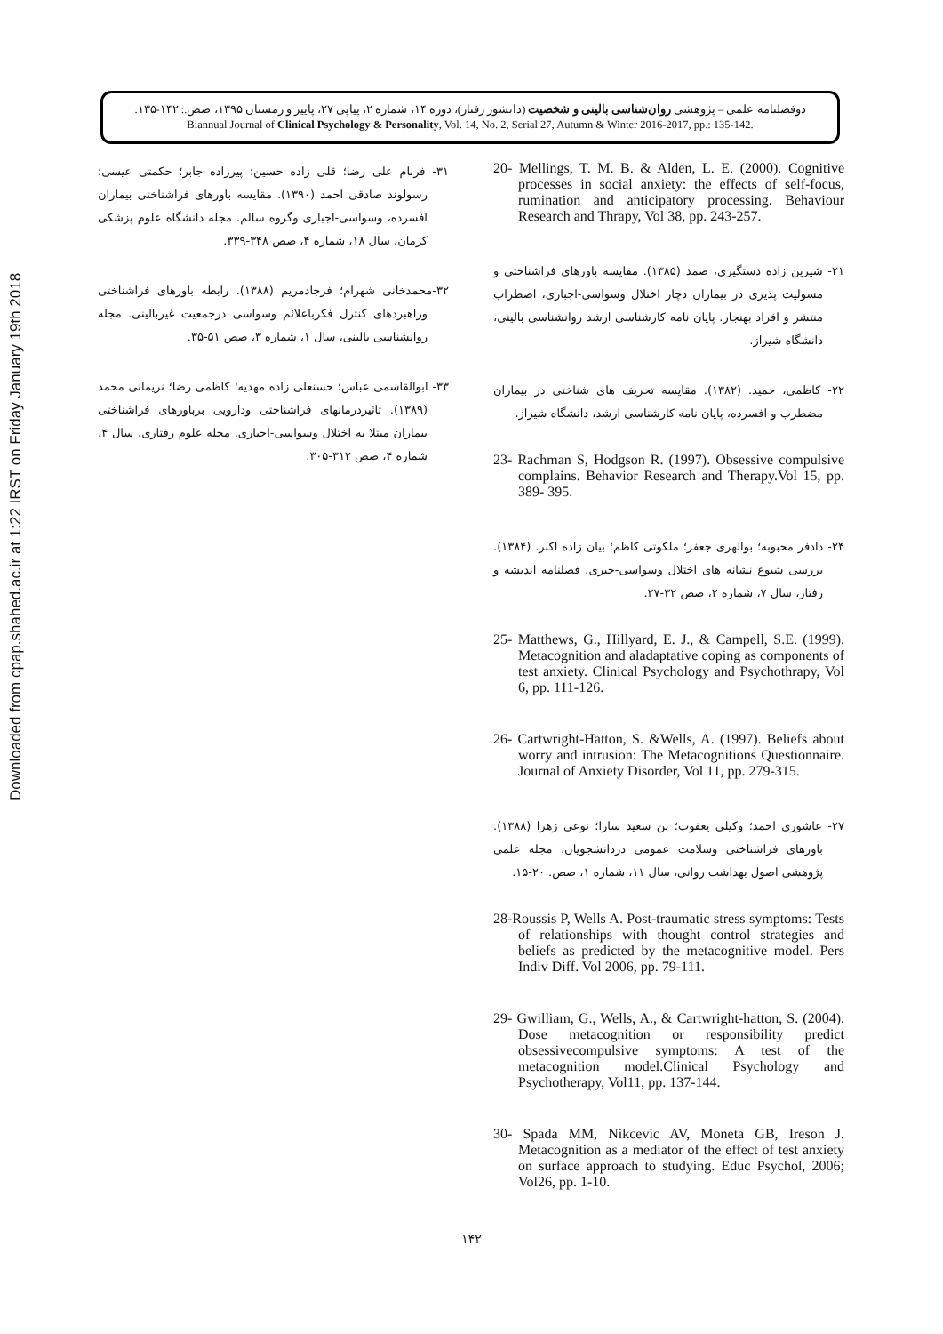Downloaded from cpap.shahed.ac.ir at 1:22 IRST on Friday January 19th 2018
دوفصلنامه علمی – پژوهشی روان‌شناسی بالینی و شخصیت (دانشور رفتار)، دوره ۱۴، شماره ۲، پیاپی ۲۷، پاییز و زمستان ۱۳۹۵، صص.: ۱۴۲-۱۳۵.
Biannual Journal of Clinical Psychology & Personality, Vol. 14, No. 2, Serial 27, Autumn & Winter 2016-2017, pp.: 135-142.
20- Mellings, T. M. B. & Alden, L. E. (2000). Cognitive processes in social anxiety: the effects of self-focus, rumination and anticipatory processing. Behaviour Research and Thrapy, Vol 38, pp. 243-257.
۲۱- شیرین زاده دستگیری، صمد (۱۳۸۵). مقایسه باورهای فراشناختی و مسولیت پذیری در بیماران دچار اختلال وسواسی-اجباری، اضطراب منتشر و افراد بهنجار. پایان نامه کارشناسی ارشد روانشناسی بالینی، دانشگاه شیراز.
۲۲- کاظمی، حمید. (۱۳۸۲). مقایسه تحریف های شناختی در بیماران مضطرب و افسرده، پایان نامه کارشناسی ارشد، دانشگاه شیراز.
23- Rachman S, Hodgson R. (1997). Obsessive compulsive complains. Behavior Research and Therapy.Vol 15, pp. 389- 395.
۲۴- دادفر محبوبه؛ بوالهری جعفر؛ ملکوتی کاظم؛ بیان زاده اکبر. (۱۳۸۴). بررسی شیوع نشانه های اختلال وسواسی-جبری. فصلنامه اندیشه و رفتار، سال ۷، شماره ۲، صص ۳۲-۲۷.
25- Matthews, G., Hillyard, E. J., & Campell, S.E. (1999). Metacognition and aladaptative coping as components of test anxiety. Clinical Psychology and Psychothrapy, Vol 6, pp. 111-126.
26- Cartwright-Hatton, S. &Wells, A. (1997). Beliefs about worry and intrusion: The Metacognitions Questionnaire. Journal of Anxiety Disorder, Vol 11, pp. 279-315.
۲۷- عاشوری احمد؛ وکیلی یعقوب؛ بن سعید سارا؛ نوعی زهرا (۱۳۸۸). باورهای فراشناختی وسلامت عمومی دردانشجویان. مجله علمی پژوهشی اصول بهداشت روانی، سال ۱۱، شماره ۱، صص. ۲۰-۱۵.
28-Roussis P, Wells A. Post-traumatic stress symptoms: Tests of relationships with thought control strategies and beliefs as predicted by the metacognitive model. Pers Indiv Diff. Vol 2006, pp. 79-111.
29- Gwilliam, G., Wells, A., & Cartwright-hatton, S. (2004). Dose metacognition or responsibility predict obsessivecompulsive symptoms: A test of the metacognition model.Clinical Psychology and Psychotherapy, Vol11, pp. 137-144.
30- Spada MM, Nikcevic AV, Moneta GB, Ireson J. Metacognition as a mediator of the effect of test anxiety on surface approach to studying. Educ Psychol, 2006; Vol26, pp. 1-10.
۳۱- فرنام علی رضا؛ قلی زاده حسین؛ پیرزاده جابر؛ حکمتی عیسی؛ رسولوند صادقی احمد (۱۳۹۰). مقایسه باورهای فراشناختی بیماران افسرده، وسواسی-اجباری وگروه سالم. مجله دانشگاه علوم پزشکی کرمان، سال ۱۸، شماره ۴، صص ۳۴۸-۳۳۹.
۳۲-محمدخانی شهرام؛ فرجادمریم (۱۳۸۸). رابطه باورهای فراشناختی وراهبردهای کنترل فکرباعلائم وسواسی درجمعیت غیربالینی. مجله روانشناسی بالینی، سال ۱، شماره ۳، صص ۵۱-۳۵.
۳۳- ابوالقاسمی عباس؛ حسنعلی زاده مهدیه؛ کاظمی رضا؛ نریمانی محمد (۱۳۸۹). تاثیردرمانهای فراشناختی ودارویی برباورهای فراشناختی بیماران مبتلا به اختلال وسواسی-اجباری. مجله علوم رفتاری، سال ۴، شماره ۴، صص ۳۱۲-۳۰۵.
۱۴۲